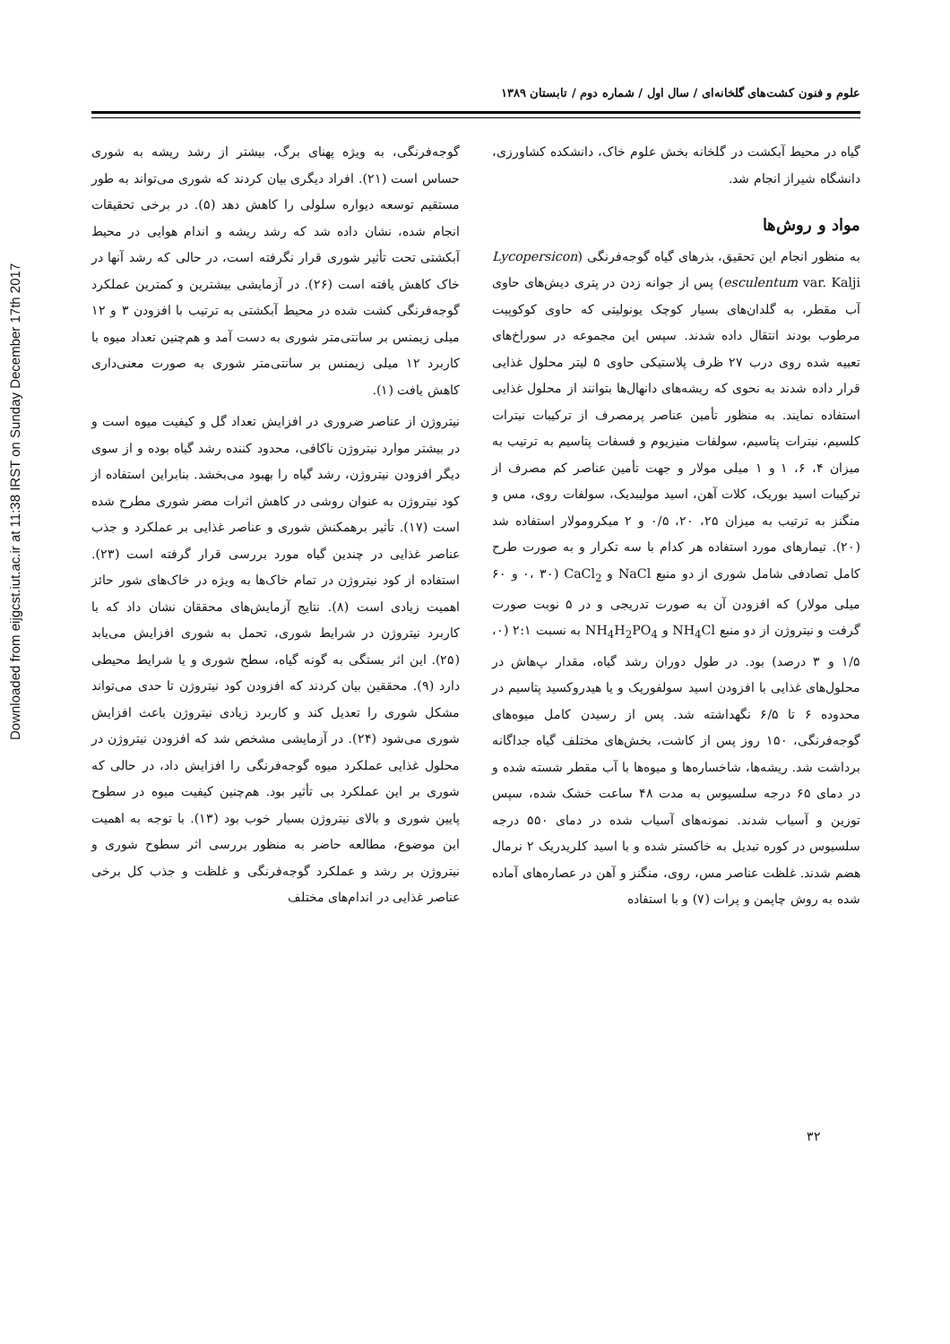Downloaded from eijgcst.iut.ac.ir at 11:38 IRST on Sunday December 17th 2017
علوم و فنون کشت‌های گلخانه‌ای / سال اول / شماره دوم / تابستان ۱۳۸۹
گوجه‌فرنگی، به ویژه پهنای برگ، بیشتر از رشد ریشه به شوری حساس است (۲۱). افراد دیگری بیان کردند که شوری می‌تواند به طور مستقیم توسعه دیواره سلولی را کاهش دهد (۵). در برخی تحقیقات انجام شده، نشان داده شد که رشد ریشه و اندام هوایی در محیط آبکشتی تحت تأثیر شوری قرار نگرفته است، در حالی که رشد آنها در خاک کاهش یافته است (۲۶). در آزمایشی بیشترین و کمترین عملکرد گوجه‌فرنگی کشت شده در محیط آبکشتی به ترتیب با افزودن ۳ و ۱۲ میلی زیمنس بر سانتی‌متر شوری به دست آمد و هم‌چنین تعداد میوه با کاربرد ۱۲ میلی زیمنس بر سانتی‌متر شوری به صورت معنی‌داری کاهش یافت (۱).
نیتروژن از عناصر ضروری در افزایش تعداد گل و کیفیت میوه است و در بیشتر موارد نیتروژن ناکافی، محدود کننده رشد گیاه بوده و از سوی دیگر افزودن نیتروژن، رشد گیاه را بهبود می‌بخشد. بنابراین استفاده از کود نیتروژن به عنوان روشی در کاهش اثرات مضر شوری مطرح شده است (۱۷). تأثیر برهمکنش شوری و عناصر غذایی بر عملکرد و جذب عناصر غذایی در چندین گیاه مورد بررسی قرار گرفته است (۲۳). استفاده از کود نیتروژن در تمام خاک‌ها به ویژه در خاک‌های شور حائز اهمیت زیادی است (۸). نتایج آزمایش‌های محققان نشان داد که با کاربرد نیتروژن در شرایط شوری، تحمل به شوری افزایش می‌یابد (۲۵). این اثر بستگی به گونه گیاه، سطح شوری و یا شرایط محیطی دارد (۹). محققین بیان کردند که افزودن کود نیتروژن تا حدی می‌تواند مشکل شوری را تعدیل کند و کاربرد زیادی نیتروژن باعث افزایش شوری می‌شود (۲۴). در آزمایشی مشخص شد که افزودن نیتروژن در محلول غذایی عملکرد میوه گوجه‌فرنگی را افزایش داد، در حالی که شوری بر این عملکرد بی تأثیر بود. هم‌چنین کیفیت میوه در سطوح پایین شوری و بالای نیتروژن بسیار خوب بود (۱۳). با توجه به اهمیت این موضوع، مطالعه حاضر به منظور بررسی اثر سطوح شوری و نیتروژن بر رشد و عملکرد گوجه‌فرنگی و غلظت و جذب کل برخی عناصر غذایی در اندام‌های مختلف
گیاه در محیط آبکشت در گلخانه بخش علوم خاک، دانشکده کشاورزی، دانشگاه شیراز انجام شد.
مواد و روش‌ها
به منظور انجام این تحقیق، بذرهای گیاه گوجه‌فرنگی (Lycopersicon esculentum var. Kalji) پس از جوانه زدن در پتری دیش‌های حاوی آب مقطر، به گلدان‌های بسیار کوچک یونولیتی که حاوی کوکوپیت مرطوب بودند انتقال داده شدند. سپس این مجموعه در سوراخ‌های تعبیه شده روی درب ۲۷ ظرف پلاستیکی حاوی ۵ لیتر محلول غذایی قرار داده شدند به نحوی که ریشه‌های دانهال‌ها بتوانند از محلول غذایی استفاده نمایند. به منظور تأمین عناصر پرمصرف از ترکیبات نیترات کلسیم، نیترات پتاسیم، سولفات منیزیوم و فسفات پتاسیم به ترتیب به میزان ۴، ۶، ۱ و ۱ میلی مولار و جهت تأمین عناصر کم مصرف از ترکیبات اسید بوریک، کلات آهن، اسید مولیبدیک، سولفات روی، مس و منگنز به ترتیب به میزان ۲۵، ۲۰، ۰/۵ و ۲ میکرومولار استفاده شد (۲۰). تیمارهای مورد استفاده هر کدام با سه تکرار و به صورت طرح کامل تصادفی شامل شوری از دو منبع NaCl و CaCl<sub>2</sub> (۰، ۳۰ و ۶۰ میلی مولار) که افزودن آن به صورت تدریجی و در ۵ نوبت صورت گرفت و نیتروژن از دو منبع NH<sub>4</sub>Cl و NH<sub>4</sub>H<sub>2</sub>PO<sub>4</sub> به نسبت ۲:۱ (۰، ۱/۵ و ۳ درصد) بود. در طول دوران رشد گیاه، مقدار پ‌هاش در محلول‌های غذایی با افزودن اسید سولفوریک و یا هیدروکسید پتاسیم در محدوده ۶ تا ۶/۵ نگهداشته شد. پس از رسیدن کامل میوه‌های گوجه‌فرنگی، ۱۵۰ روز پس از کاشت، بخش‌های مختلف گیاه جداگانه برداشت شد. ریشه‌ها، شاخساره‌ها و میوه‌ها با آب مقطر شسته شده و در دمای ۶۵ درجه سلسیوس به مدت ۴۸ ساعت خشک شده، سپس توزین و آسیاب شدند. نمونه‌های آسیاب شده در دمای ۵۵۰ درجه سلسیوس در کوره تبدیل به خاکستر شده و با اسید کلریدریک ۲ نرمال هضم شدند. غلظت عناصر مس، روی، منگنز و آهن در عصاره‌های آماده شده به روش چاپمن و پرات (۷) و با استفاده
۳۲